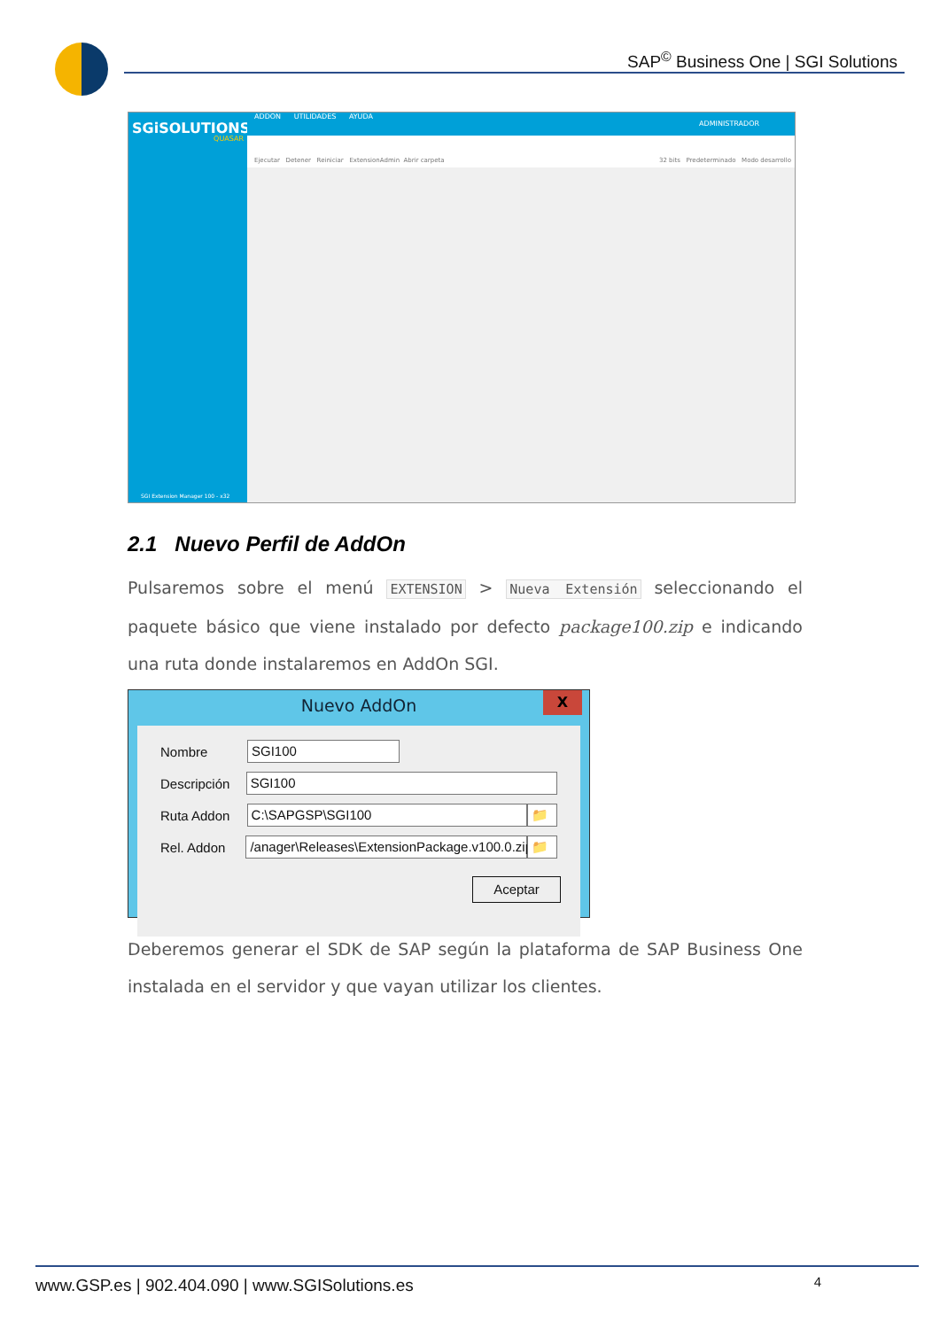SAP<sup>©</sup> Business One | SGI Solutions
SGiSOLUTIONS
QUASAR
SGI Extension Manager 100 - x32
ADDON UTILIDADES AYUDA
ADMINISTRADOR
Ejecutar Detener Reiniciar ExtensionAdmin Abrir carpeta 32 bits Predeterminado Modo desarrollo
2.1 Nuevo Perfil de AddOn
Pulsaremos sobre el menú EXTENSION > Nueva Extensión seleccionando el paquete básico que viene instalado por defecto package100.zip e indicando una ruta donde instalaremos en AddOn SGI.
Nuevo AddOn
X
Nombre
SGI100
Descripción
SGI100
Ruta Addon
C:\SAPGSP\SGI100 📁
Rel. Addon
/anager\Releases\ExtensionPackage.v100.0.zip
📁
Aceptar
Deberemos generar el SDK de SAP según la plataforma de SAP Business One instalada en el servidor y que vayan utilizar los clientes.
www.GSP.es | 902.404.090 | www.SGISolutions.es 4